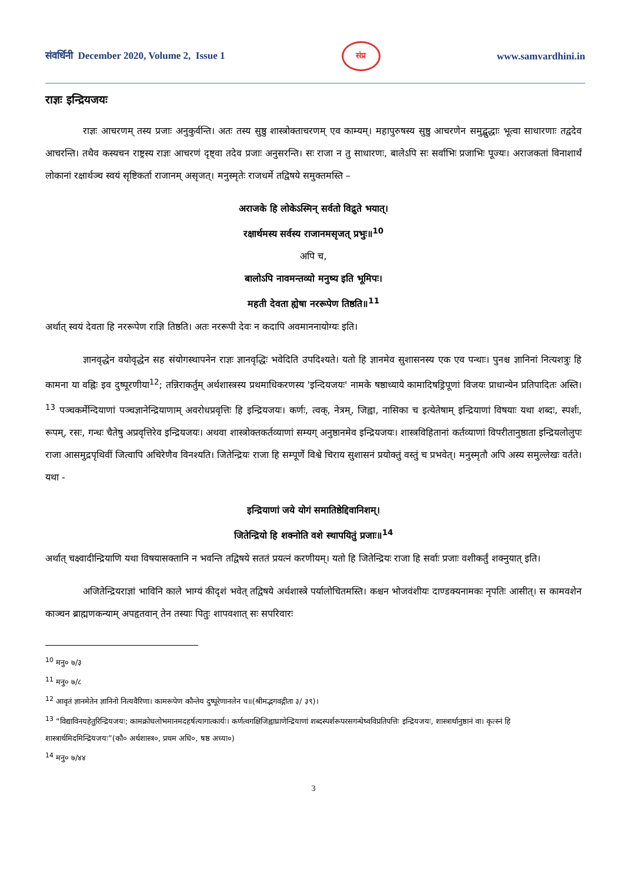संवर्धिनी December 2020, Volume 2, Issue 1 संप्र www.samvardhini.in
राज्ञः इन्द्रियजयः
राज्ञः आचरणम् तस्य प्रजाः अनुकुर्वन्ति। अतः तस्य सुष्ठु शास्त्रोक्ताचरणम् एव काम्यम्। महापुरुषस्य सुष्ठु आचरणेन समुद्बुद्धाः भूत्वा साधारणाः तद्वदेव आचरन्ति। तथैव कस्यचन राष्ट्रस्य राज्ञः आचरणं दृष्ट्वा तदेव प्रजाः अनुसरन्ति। सः राजा न तु साधारणः, बालेऽपि सः सर्वाभिः प्रजाभिः पूज्यः। अराजकतां विनाशार्थं लोकानां रक्षार्थञ्च स्वयं सृष्टिकर्ता राजानम् असृजत्। मनुस्मृतेः राजधर्मे तद्विषये समुक्तमस्ति –
अराजके हि लोकेऽस्मिन् सर्वतो विद्रुते भयात्।
रक्षार्थमस्य सर्वस्य राजानमसृजत् प्रभुः॥<sup>10</sup>
अपि च,
बालोऽपि नावमन्तव्यो मनुष्य इति भूमिपः।
महती देवता ह्येषा नररूपेण तिष्ठति॥<sup>11</sup>
अर्थात् स्वयं देवता हि नररूपेण राज्ञि तिष्ठति। अतः नररूपी देवः न कदापि अवमाननायोग्यः इति।
ज्ञानवृद्धेन वयोवृद्धेन सह संयोगस्थापनेन राज्ञः ज्ञानवृद्धिः भवेदिति उपदिश्यते। यतो हि ज्ञानमेव सुशासनस्य एक एव पन्थाः। पुनश्च ज्ञानिनां नित्यशत्रुः हि कामना या वह्निः इव दुष्पूरणीया<sup>12</sup>; तन्निराकर्तुम् अर्थशास्त्रस्य प्रथमाधिकरणस्य 'इन्दियजयः' नामके षष्ठाध्याये कामादिषड्रिपूणां विजयः प्राधान्येन प्रतिपादितः अस्ति।<sup>13</sup> पञ्चकर्मेन्दियाणां पञ्चज्ञानेन्द्रियाणाम् अवरोधप्रवृत्तिः हि इन्द्रियजयः। कर्णः, त्वक्, नेत्रम्, जिह्वा, नासिका च इत्येतेषाम् इन्द्रियाणां विषयाः यथा शब्दः, स्पर्शः, रूपम्, रसः, गन्धः चैतेषु अप्रवृत्तिरेव इन्द्रियजयः। अथवा शास्त्रोक्तकर्तव्याणां सम्यग् अनुष्ठानमेव इन्द्रियजयः। शास्त्रविहितानां कर्तव्याणां विपरीतानुष्ठाता इन्द्रियलोलुपः राजा आसमुद्रपृथिवीं जित्वापि अचिरेणैव विनश्यति। जितेन्द्रियः राजा हि सम्पूर्णे विश्वे चिराय सुशासनं प्रयोक्तुं वस्तुं च प्रभवेत्। मनुस्मृतौ अपि अस्य समुल्लेखः वर्तते। यथा -
इन्द्रियाणां जये योगं समातिष्ठेद्दिवानिशम्।
जितेन्द्रियो हि शक्नोति वशे स्थापयितुं प्रजाः॥<sup>14</sup>
अर्थात् चक्ष्वादीन्द्रियाणि यथा विषयासक्तानि न भवन्ति तद्विषये सततं प्रयत्नं करणीयम्। यतो हि जितेन्द्रियः राजा हि सर्वाः प्रजाः वशीकर्तुं शक्नुयात् इति।
अजितेन्द्रियराज्ञां भाविनि काले भाग्यं कीदृशं भवेत् तद्विषये अर्थशास्त्रे पर्यालोचितमस्ति। कश्चन भोजवंशीयः दाण्डक्यनामकः नृपतिः आसीत्। स कामवशेन काञ्चन ब्राह्मणकन्याम् अपहृतवान् तेन तस्याः पितुः शापवशात् सः सपरिवारः
<sup>10</sup> मनु० ७/३
<sup>11</sup> मनु० ७/८
<sup>12</sup> आवृतं ज्ञानमेतेन ज्ञानिनो नित्यवैरिणा। कामरूपेण कौन्तेय दुष्पूरेणानलेन च॥(श्रीमद्भगवद्गीता ३/ ३९)।
<sup>13</sup> “विद्याविनयहेतुरिन्द्रियजयः; कामक्रोधलोभमानमदहर्षत्यागात्कार्यः। कर्णत्वगक्षिजिह्वाघ्राणेन्द्रियाणां शब्दस्पर्शरूपरसगन्धेष्वविप्रतिपत्तिः इन्द्रियजयः, शास्त्रार्थानुष्ठानं वा। कृत्स्नं हि शास्त्रार्थमिदमिन्द्रियजयः”(कौ० अर्थशास्त्र०, प्रथम अधि०, षष्ठ अध्या०)
<sup>14</sup> मनु० ७/४४
3